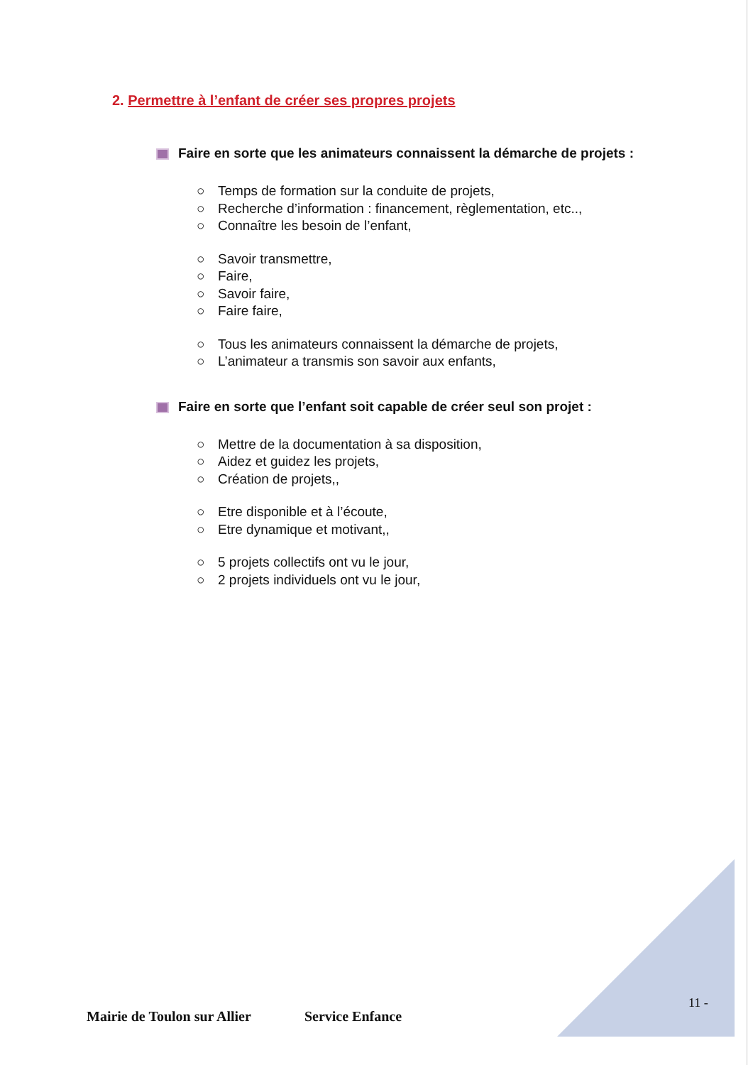2. Permettre à l’enfant de créer ses propres projets
Faire en sorte que les animateurs connaissent la démarche de projets :
○ Temps de formation sur la conduite de projets,
○ Recherche d’information : financement, règlementation, etc..,
○ Connaître les besoin de l’enfant,
○ Savoir transmettre,
○ Faire,
○ Savoir faire,
○ Faire faire,
○ Tous les animateurs connaissent la démarche de projets,
○ L’animateur a transmis son savoir aux enfants,
Faire en sorte que l’enfant soit capable de créer seul son projet :
○ Mettre de la documentation à sa disposition,
○ Aidez et guidez les projets,
○ Création de projets,,
○ Etre disponible et à l’écoute,
○ Etre dynamique et motivant,,
○ 5 projets collectifs ont vu le jour,
○ 2 projets individuels ont vu le jour,
11 -
Mairie de Toulon sur Allier Service Enfance